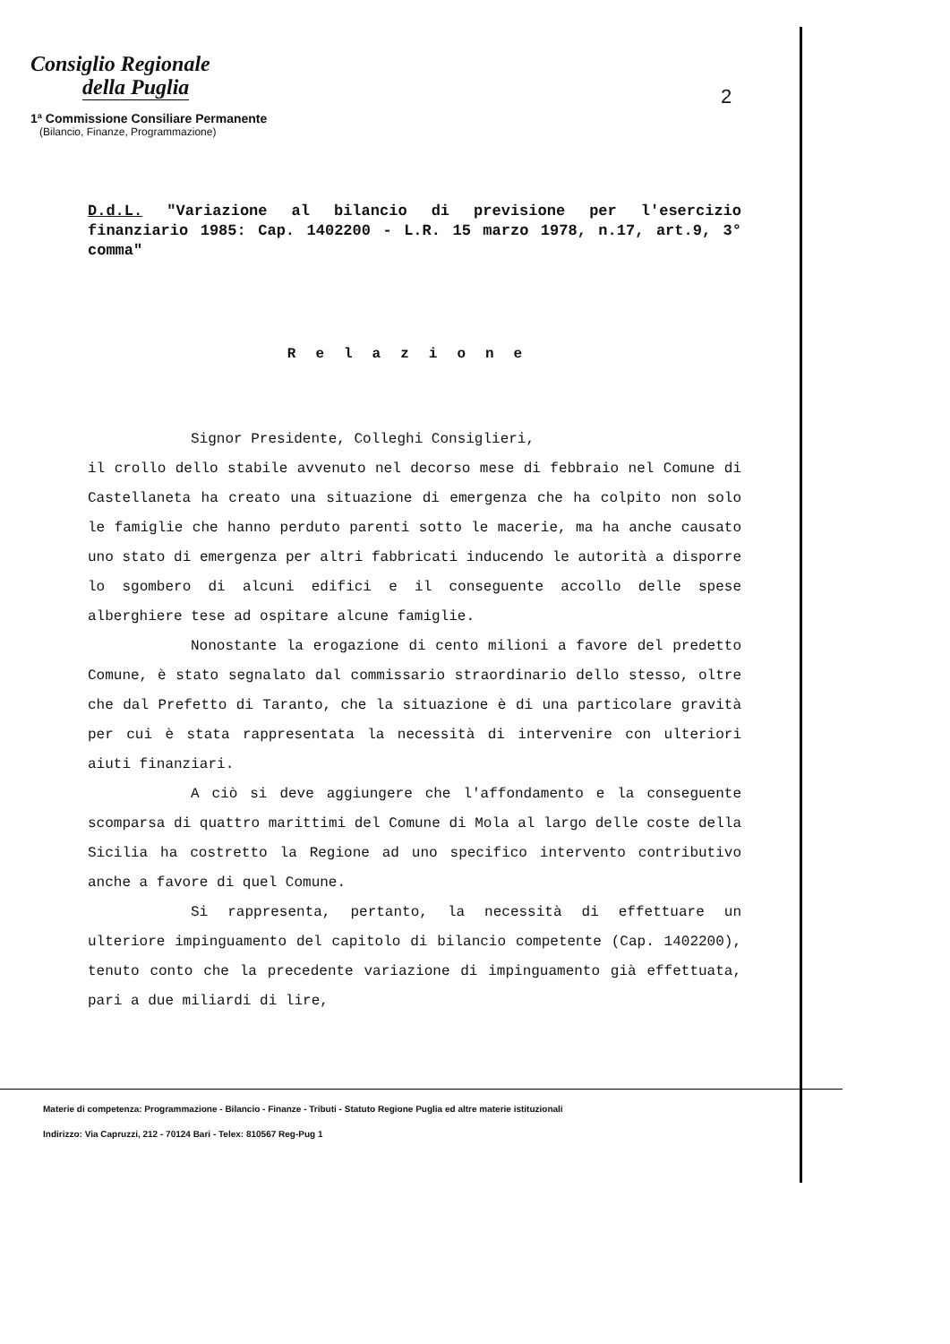Consiglio Regionale
della Puglia
1ª Commissione Consiliare Permanente
(Bilancio, Finanze, Programmazione)
2
D.d.L. "Variazione al bilancio di previsione per l'esercizio finanziario 1985: Cap. 1402200 - L.R. 15 marzo 1978, n.17, art.9, 3° comma"
Relazione
Signor Presidente, Colleghi Consiglieri,
il crollo dello stabile avvenuto nel decorso mese di febbraio nel Comune di Castellaneta ha creato una situazione di emergenza che ha colpito non solo le famiglie che hanno perduto parenti sotto le macerie, ma ha anche causato uno stato di emergenza per altri fabbricati inducendo le autorità a disporre lo sgombero di alcuni edifici e il conseguente accollo delle spese alberghiere tese ad ospitare alcune famiglie.
Nonostante la erogazione di cento milioni a favore del predetto Comune, è stato segnalato dal commissario straordinario dello stesso, oltre che dal Prefetto di Taranto, che la situazione è di una particolare gravità per cui è stata rappresentata la necessità di intervenire con ulteriori aiuti finanziari.
A ciò si deve aggiungere che l'affondamento e la conseguente scomparsa di quattro marittimi del Comune di Mola al largo delle coste della Sicilia ha costretto la Regione ad uno specifico intervento contributivo anche a favore di quel Comune.
Si rappresenta, pertanto, la necessità di effettuare un ulteriore impinguamento del capitolo di bilancio competente (Cap. 1402200), tenuto conto che la precedente variazione di impinguamento già effettuata, pari a due miliardi di lire,
Materie di competenza: Programmazione - Bilancio - Finanze - Tributi - Statuto Regione Puglia ed altre materie istituzionali
Indirizzo: Via Capruzzi, 212 - 70124 Bari - Telex: 810567 Reg-Pug 1